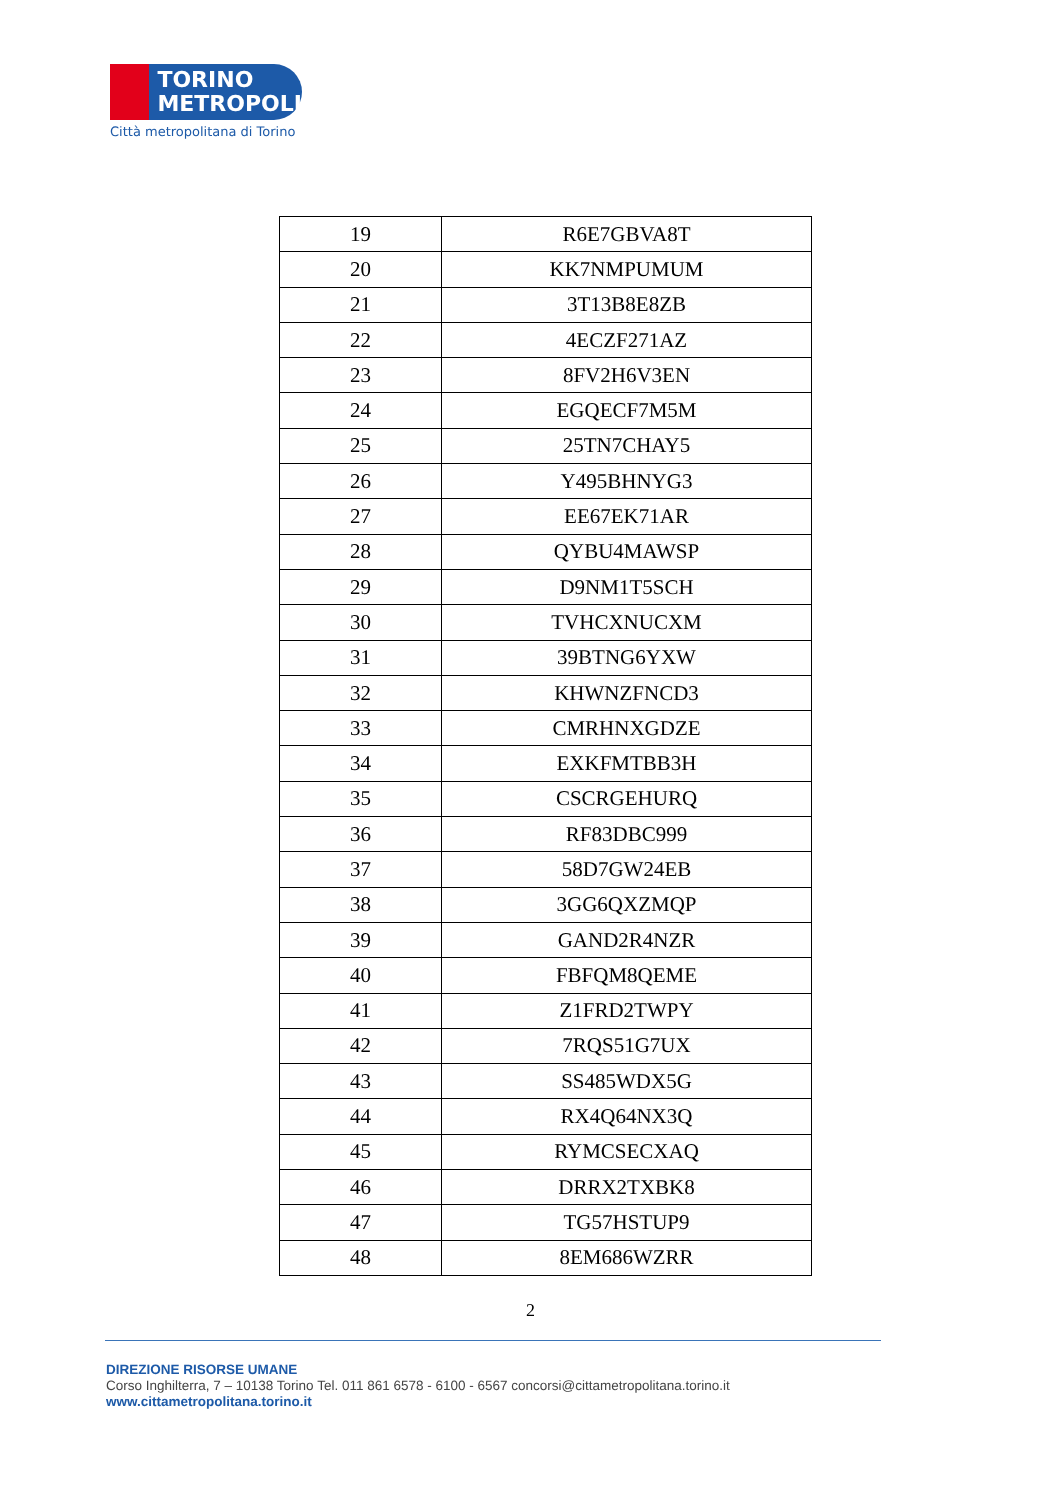TORINO
METROPOLI
Città metropolitana di Torino
| 19 | R6E7GBVA8T |
| 20 | KK7NMPUMUM |
| 21 | 3T13B8E8ZB |
| 22 | 4ECZF271AZ |
| 23 | 8FV2H6V3EN |
| 24 | EGQECF7M5M |
| 25 | 25TN7CHAY5 |
| 26 | Y495BHNYG3 |
| 27 | EE67EK71AR |
| 28 | QYBU4MAWSP |
| 29 | D9NM1T5SCH |
| 30 | TVHCXNUCXM |
| 31 | 39BTNG6YXW |
| 32 | KHWNZFNCD3 |
| 33 | CMRHNXGDZE |
| 34 | EXKFMTBB3H |
| 35 | CSCRGEHURQ |
| 36 | RF83DBC999 |
| 37 | 58D7GW24EB |
| 38 | 3GG6QXZMQP |
| 39 | GAND2R4NZR |
| 40 | FBFQM8QEME |
| 41 | Z1FRD2TWPY |
| 42 | 7RQS51G7UX |
| 43 | SS485WDX5G |
| 44 | RX4Q64NX3Q |
| 45 | RYMCSECXAQ |
| 46 | DRRX2TXBK8 |
| 47 | TG57HSTUP9 |
| 48 | 8EM686WZRR |
2
DIREZIONE RISORSE UMANE
Corso Inghilterra, 7 – 10138 Torino Tel. 011 861 6578 - 6100 - 6567 concorsi@cittametropolitana.torino.it
www.cittametropolitana.torino.it